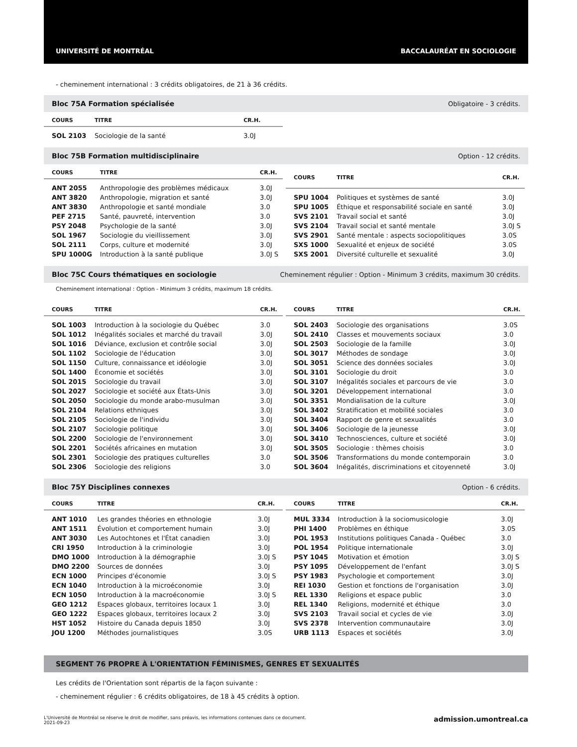UNIVERSITÉ DE MONTRÉAL BACCALAURÉAT EN SOCIOLOGIE
- cheminement international : 3 crédits obligatoires, de 21 à 36 crédits.
Bloc 75A Formation spécialisée Obligatoire - 3 crédits.
| COURS | TITRE | CR.H. |
| --- | --- | --- |
| SOL 2103 | Sociologie de la santé | 3.0J |
Bloc 75B Formation multidisciplinaire Option - 12 crédits.
| COURS | TITRE | CR.H. |
| --- | --- | --- |
| ANT 2055 | Anthropologie des problèmes médicaux | 3.0J |
| ANT 3820 | Anthropologie, migration et santé | 3.0J |
| ANT 3830 | Anthropologie et santé mondiale | 3.0 |
| PEF 2715 | Santé, pauvreté, intervention | 3.0 |
| PSY 2048 | Psychologie de la santé | 3.0J |
| SOL 1967 | Sociologie du vieillissement | 3.0J |
| SOL 2111 | Corps, culture et modernité | 3.0J |
| SPU 1000G | Introduction à la santé publique | 3.0J S |
| COURS | TITRE | CR.H. |
| --- | --- | --- |
| SPU 1004 | Politiques et systèmes de santé | 3.0J |
| SPU 1005 | Éthique et responsabilité sociale en santé | 3.0J |
| SVS 2101 | Travail social et santé | 3.0J |
| SVS 2104 | Travail social et santé mentale | 3.0J S |
| SVS 2901 | Santé mentale : aspects sociopolitiques | 3.0S |
| SXS 1000 | Sexualité et enjeux de société | 3.0S |
| SXS 2001 | Diversité culturelle et sexualité | 3.0J |
Bloc 75C Cours thématiques en sociologie Cheminement régulier : Option - Minimum 3 crédits, maximum 30 crédits.
Cheminement international : Option - Minimum 3 crédits, maximum 18 crédits.
| COURS | TITRE | CR.H. |
| --- | --- | --- |
| SOL 1003 | Introduction à la sociologie du Québec | 3.0 |
| SOL 1012 | Inégalités sociales et marché du travail | 3.0J |
| SOL 1016 | Déviance, exclusion et contrôle social | 3.0J |
| SOL 1102 | Sociologie de l'éducation | 3.0J |
| SOL 1150 | Culture, connaissance et idéologie | 3.0J |
| SOL 1400 | Économie et sociétés | 3.0J |
| SOL 2015 | Sociologie du travail | 3.0J |
| SOL 2027 | Sociologie et société aux États-Unis | 3.0J |
| SOL 2050 | Sociologie du monde arabo-musulman | 3.0J |
| SOL 2104 | Relations ethniques | 3.0J |
| SOL 2105 | Sociologie de l'individu | 3.0J |
| SOL 2107 | Sociologie politique | 3.0J |
| SOL 2200 | Sociologie de l'environnement | 3.0J |
| SOL 2201 | Sociétés africaines en mutation | 3.0J |
| SOL 2301 | Sociologie des pratiques culturelles | 3.0 |
| SOL 2306 | Sociologie des religions | 3.0 |
| COURS | TITRE | CR.H. |
| --- | --- | --- |
| SOL 2403 | Sociologie des organisations | 3.0S |
| SOL 2410 | Classes et mouvements sociaux | 3.0 |
| SOL 2503 | Sociologie de la famille | 3.0J |
| SOL 3017 | Méthodes de sondage | 3.0J |
| SOL 3051 | Science des données sociales | 3.0J |
| SOL 3101 | Sociologie du droit | 3.0 |
| SOL 3107 | Inégalités sociales et parcours de vie | 3.0 |
| SOL 3201 | Développement international | 3.0 |
| SOL 3351 | Mondialisation de la culture | 3.0J |
| SOL 3402 | Stratification et mobilité sociales | 3.0 |
| SOL 3404 | Rapport de genre et sexualités | 3.0 |
| SOL 3406 | Sociologie de la jeunesse | 3.0J |
| SOL 3410 | Technosciences, culture et société | 3.0J |
| SOL 3505 | Sociologie : thèmes choisis | 3.0 |
| SOL 3506 | Transformations du monde contemporain | 3.0 |
| SOL 3604 | Inégalités, discriminations et citoyenneté | 3.0J |
Bloc 75Y Disciplines connexes Option - 6 crédits.
| COURS | TITRE | CR.H. |
| --- | --- | --- |
| ANT 1010 | Les grandes théories en ethnologie | 3.0J |
| ANT 1511 | Évolution et comportement humain | 3.0J |
| ANT 3030 | Les Autochtones et l'État canadien | 3.0J |
| CRI 1950 | Introduction à la criminologie | 3.0J |
| DMO 1000 | Introduction à la démographie | 3.0J S |
| DMO 2200 | Sources de données | 3.0J |
| ECN 1000 | Principes d'économie | 3.0J S |
| ECN 1040 | Introduction à la microéconomie | 3.0J |
| ECN 1050 | Introduction à la macroéconomie | 3.0J S |
| GEO 1212 | Espaces globaux, territoires locaux 1 | 3.0J |
| GEO 1222 | Espaces globaux, territoires locaux 2 | 3.0J |
| HST 1052 | Histoire du Canada depuis 1850 | 3.0J |
| JOU 1200 | Méthodes journalistiques | 3.0S |
| COURS | TITRE | CR.H. |
| --- | --- | --- |
| MUL 3334 | Introduction à la sociomusicologie | 3.0J |
| PHI 1400 | Problèmes en éthique | 3.0S |
| POL 1953 | Institutions politiques Canada - Québec | 3.0 |
| POL 1954 | Politique internationale | 3.0J |
| PSY 1045 | Motivation et émotion | 3.0J S |
| PSY 1095 | Développement de l'enfant | 3.0J S |
| PSY 1983 | Psychologie et comportement | 3.0J |
| REI 1030 | Gestion et fonctions de l'organisation | 3.0J |
| REL 1330 | Religions et espace public | 3.0 |
| REL 1340 | Religions, modernité et éthique | 3.0 |
| SVS 2103 | Travail social et cycles de vie | 3.0J |
| SVS 2378 | Intervention communautaire | 3.0J |
| URB 1113 | Espaces et sociétés | 3.0J |
SEGMENT 76 PROPRE À L'ORIENTATION FÉMINISMES, GENRES ET SEXUALITÉS
Les crédits de l'Orientation sont répartis de la façon suivante :
- cheminement régulier : 6 crédits obligatoires, de 18 à 45 crédits à option.
L'Université de Montréal se réserve le droit de modifier, sans préavis, les informations contenues dans ce document.
2021-09-23 admission.umontreal.ca